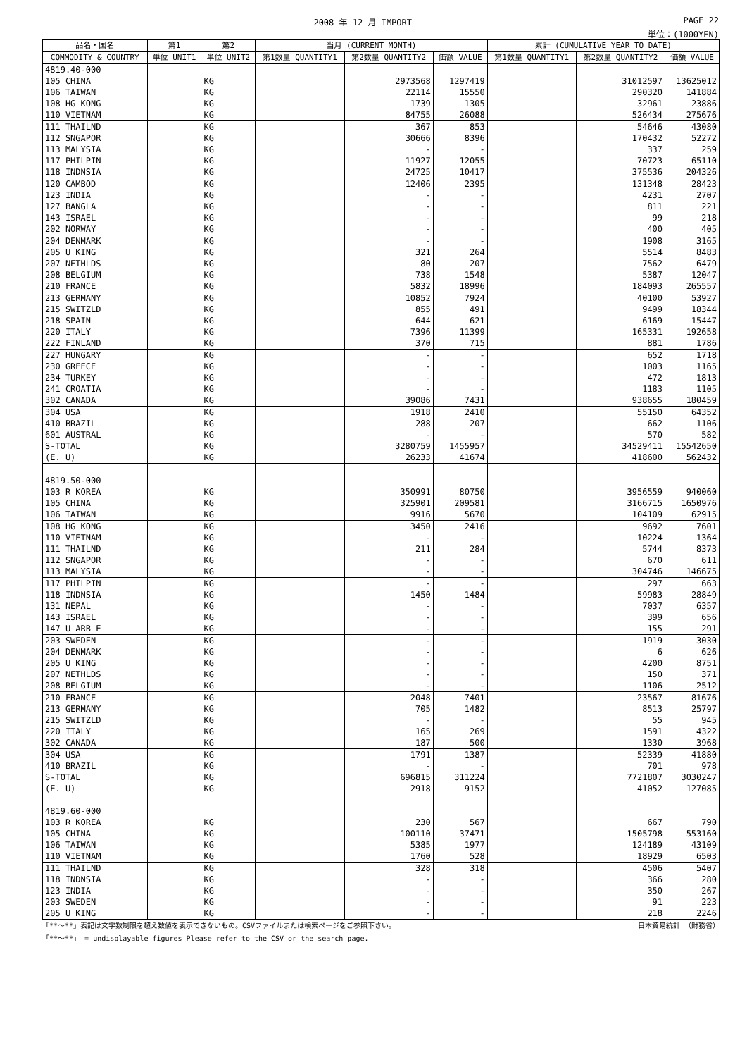2008 年 12 月 IMPORT PAGE 22
単位：(1000YEN)
| 品名・国名 | 第1 | 第2 | 当月 (CURRENT MONTH) | | | 累計 (CUMULATIVE YEAR TO DATE) | | |
| --- | --- | --- | --- | --- | --- | --- | --- | --- |
| COMMODITY & COUNTRY | 単位 UNIT1 | 単位 UNIT2 | 第1数量 QUANTITY1 | 第2数量 QUANTITY2 | 価額 VALUE | 第1数量 QUANTITY1 | 第2数量 QUANTITY2 | 価額 VALUE |
| 4819.40-000 | | | | | | | | |
| 105 CHINA | | KG | | 2973568 | 1297419 | | 31012597 | 13625012 |
| 106 TAIWAN | | KG | | 22114 | 15550 | | 290320 | 141884 |
| 108 HG KONG | | KG | | 1739 | 1305 | | 32961 | 23886 |
| 110 VIETNAM | | KG | | 84755 | 26088 | | 526434 | 275676 |
| 111 THAILND | | KG | | 367 | 853 | | 54646 | 43080 |
| 112 SNGAPOR | | KG | | 30666 | 8396 | | 170432 | 52272 |
| 113 MALYSIA | | KG | | - | - | | 337 | 259 |
| 117 PHILPIN | | KG | | 11927 | 12055 | | 70723 | 65110 |
| 118 INDNSIA | | KG | | 24725 | 10417 | | 375536 | 204326 |
| 120 CAMBOD | | KG | | 12406 | 2395 | | 131348 | 28423 |
| 123 INDIA | | KG | | - | - | | 4231 | 2707 |
| 127 BANGLA | | KG | | - | - | | 811 | 221 |
| 143 ISRAEL | | KG | | - | - | | 99 | 218 |
| 202 NORWAY | | KG | | - | - | | 400 | 405 |
| 204 DENMARK | | KG | | - | - | | 1908 | 3165 |
| 205 U KING | | KG | | 321 | 264 | | 5514 | 8483 |
| 207 NETHLDS | | KG | | 80 | 207 | | 7562 | 6479 |
| 208 BELGIUM | | KG | | 738 | 1548 | | 5387 | 12047 |
| 210 FRANCE | | KG | | 5832 | 18996 | | 184093 | 265557 |
| 213 GERMANY | | KG | | 10852 | 7924 | | 40100 | 53927 |
| 215 SWITZLD | | KG | | 855 | 491 | | 9499 | 18344 |
| 218 SPAIN | | KG | | 644 | 621 | | 6169 | 15447 |
| 220 ITALY | | KG | | 7396 | 11399 | | 165331 | 192658 |
| 222 FINLAND | | KG | | 370 | 715 | | 881 | 1786 |
| 227 HUNGARY | | KG | | - | - | | 652 | 1718 |
| 230 GREECE | | KG | | - | - | | 1003 | 1165 |
| 234 TURKEY | | KG | | - | - | | 472 | 1813 |
| 241 CROATIA | | KG | | - | - | | 1183 | 1105 |
| 302 CANADA | | KG | | 39086 | 7431 | | 938655 | 180459 |
| 304 USA | | KG | | 1918 | 2410 | | 55150 | 64352 |
| 410 BRAZIL | | KG | | 288 | 207 | | 662 | 1106 |
| 601 AUSTRAL | | KG | | - | - | | 570 | 582 |
| S-TOTAL | | KG | | 3280759 | 1455957 | | 34529411 | 15542650 |
| (E. U) | | KG | | 26233 | 41674 | | 418600 | 562432 |
| 4819.50-000 | | | | | | | | |
| 103 R KOREA | | KG | | 350991 | 80750 | | 3956559 | 940060 |
| 105 CHINA | | KG | | 325901 | 209581 | | 3166715 | 1650976 |
| 106 TAIWAN | | KG | | 9916 | 5670 | | 104109 | 62915 |
| 108 HG KONG | | KG | | 3450 | 2416 | | 9692 | 7601 |
| 110 VIETNAM | | KG | | - | - | | 10224 | 1364 |
| 111 THAILND | | KG | | 211 | 284 | | 5744 | 8373 |
| 112 SNGAPOR | | KG | | - | - | | 670 | 611 |
| 113 MALYSIA | | KG | | - | - | | 304746 | 146675 |
| 117 PHILPIN | | KG | | - | - | | 297 | 663 |
| 118 INDNSIA | | KG | | 1450 | 1484 | | 59983 | 28849 |
| 131 NEPAL | | KG | | - | - | | 7037 | 6357 |
| 143 ISRAEL | | KG | | - | - | | 399 | 656 |
| 147 U ARB E | | KG | | - | - | | 155 | 291 |
| 203 SWEDEN | | KG | | - | - | | 1919 | 3030 |
| 204 DENMARK | | KG | | - | - | | 6 | 626 |
| 205 U KING | | KG | | - | - | | 4200 | 8751 |
| 207 NETHLDS | | KG | | - | - | | 150 | 371 |
| 208 BELGIUM | | KG | | - | - | | 1106 | 2512 |
| 210 FRANCE | | KG | | 2048 | 7401 | | 23567 | 81676 |
| 213 GERMANY | | KG | | 705 | 1482 | | 8513 | 25797 |
| 215 SWITZLD | | KG | | - | - | | 55 | 945 |
| 220 ITALY | | KG | | 165 | 269 | | 1591 | 4322 |
| 302 CANADA | | KG | | 187 | 500 | | 1330 | 3968 |
| 304 USA | | KG | | 1791 | 1387 | | 52339 | 41880 |
| 410 BRAZIL | | KG | | - | - | | 701 | 978 |
| S-TOTAL | | KG | | 696815 | 311224 | | 7721807 | 3030247 |
| (E. U) | | KG | | 2918 | 9152 | | 41052 | 127085 |
| 4819.60-000 | | | | | | | | |
| 103 R KOREA | | KG | | 230 | 567 | | 667 | 790 |
| 105 CHINA | | KG | | 100110 | 37471 | | 1505798 | 553160 |
| 106 TAIWAN | | KG | | 5385 | 1977 | | 124189 | 43109 |
| 110 VIETNAM | | KG | | 1760 | 528 | | 18929 | 6503 |
| 111 THAILND | | KG | | 328 | 318 | | 4506 | 5407 |
| 118 INDNSIA | | KG | | - | - | | 366 | 280 |
| 123 INDIA | | KG | | - | - | | 350 | 267 |
| 203 SWEDEN | | KG | | - | - | | 91 | 223 |
| 205 U KING | | KG | | - | - | | 218 | 2246 |
「**～**」表記は文字数制限を超え数値を表示できないもの。CSVファイルまたは検索ページをご参照下さい。 日本貿易統計 （財務省）
「**～**」 = undisplayable figures Please refer to the CSV or the search page.